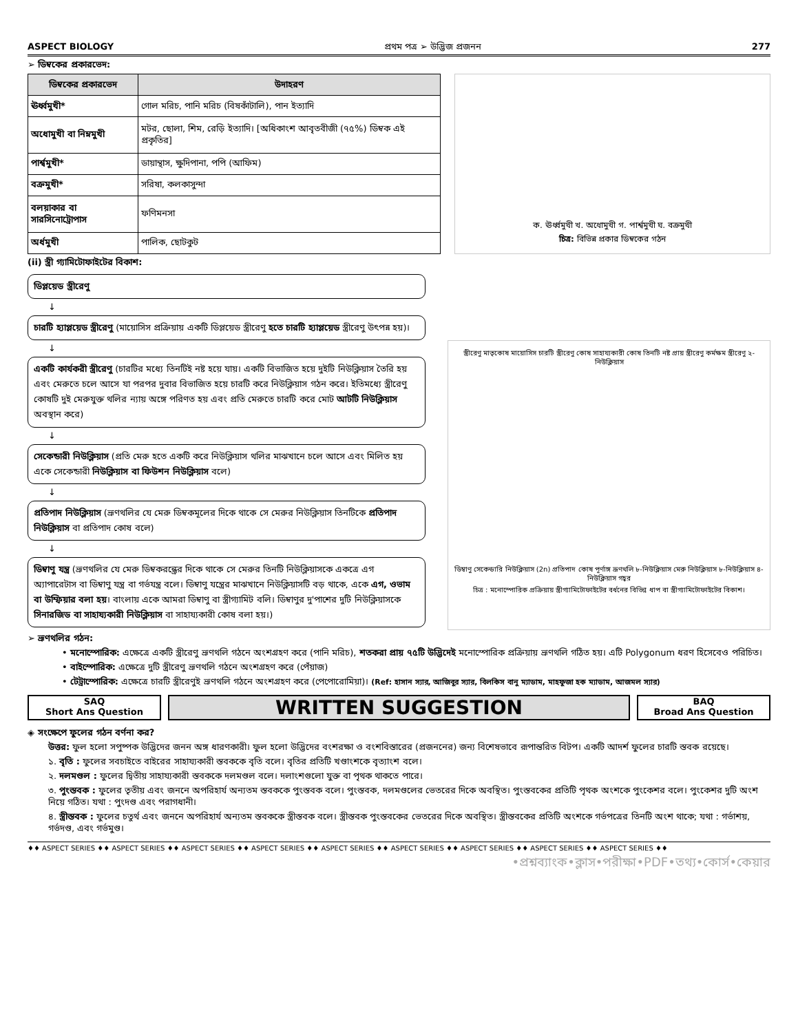ASPECT BIOLOGY প্রথম পত্র ➢ উদ্ভিজ প্রজনন 277
➢ ডিম্বকের প্রকারভেদ:
| ডিম্বকের প্রকারভেদ | উদাহরণ |
| --- | --- |
| ঊর্ধ্বমুখী* | গোল মরিচ, পানি মরিচ (বিষকাঁটালি), পান ইত্যাদি |
| অধোমুখী বা নিম্নমুখী | মটর, ছোলা, শিম, রেড়ি ইত্যাদি। [অধিকাংশ আবৃতবীজী (৭৫%) ডিম্বক এই প্রকৃতির] |
| পার্শ্বমুখী* | ডায়ান্থাস, ক্ষুদিপানা, পপি (আফিম) |
| বক্রমুখী* | সরিষা, কলকাসুন্দা |
| বলয়াকার বা সারসিনোট্রোপাস | ফণিমনসা |
| অর্ধমুখী | পালিক, ছোটকুট |
ক. ঊর্ধ্বমুখী খ. অধোমুখী গ. পার্শ্বমুখী ঘ. বক্রমুখী
চিত্র: বিভিন্ন প্রকার ডিম্বকের গঠন
(ii) স্ত্রী গ্যামিটোফাইটের বিকাশ:
ডিপ্লয়েড স্ত্রীরেণু
↓
চারটি হ্যাপ্লয়েড স্ত্রীরেণু (মায়োসিস প্রক্রিয়ায় একটি ডিপ্লয়েড স্ত্রীরেণু হতে চারটি হ্যাপ্লয়েড স্ত্রীরেণু উৎপন্ন হয়)।
↓
একটি কার্যকরী স্ত্রীরেণু (চারটির মধ্যে তিনটিই নষ্ট হয়ে যায়। একটি বিভাজিত হয়ে দুইটি নিউক্লিয়াস তৈরি হয় এবং মেরুতে চলে আসে যা পরপর দুবার বিভাজিত হয়ে চারটি করে নিউক্লিয়াস গঠন করে। ইতিমধ্যে স্ত্রীরেণু কোষটি দুই মেরুযুক্ত থলির ন্যায় অঙ্গে পরিণত হয় এবং প্রতি মেরুতে চারটি করে মোট আটটি নিউক্লিয়াস অবস্থান করে)
↓
সেকেন্ডারী নিউক্লিয়াস (প্রতি মেরু হতে একটি করে নিউক্লিয়াস থলির মাঝখানে চলে আসে এবং মিলিত হয় একে সেকেন্ডারী নিউক্লিয়াস বা ফিউশন নিউক্লিয়াস বলে)
↓
প্রতিপাদ নিউক্লিয়াস (ভ্রূণথলির যে মেরু ডিম্বকমূলের দিকে থাকে সে মেরুর নিউক্লিয়াস তিনটিকে প্রতিপাদ নিউক্লিয়াস বা প্রতিপাদ কোষ বলে)
↓
ডিম্বাণু যন্ত্র (ভ্রূণথলির যে মেরু ডিম্বকরন্ধ্রের দিকে থাকে সে মেরুর তিনটি নিউক্লিয়াসকে একত্রে এগ অ্যাপারেটাস বা ডিম্বাণু যন্ত্র বা গর্ভযন্ত্র বলে। ডিম্বাণু যন্ত্রের মাঝখানে নিউক্লিয়াসটি বড় থাকে, একে এগ, ওভাম বা উম্ফিয়ার বলা হয়। বাংলায় একে আমরা ডিম্বাণু বা স্ত্রীগ্যামিট বলি। ডিম্বাণুর দু'পাশের দুটি নিউক্লিয়াসকে সিনারজিড বা সাহায্যকারী নিউক্লিয়াস বা সাহায্যকারী কোষ বলা হয়।)
স্ত্রীরেণু মাতৃকোষ মায়োসিস চারটি স্ত্রীরেণু কোষ সাহায্যকারী কোষ তিনটি নষ্ট প্রায় স্ত্রীরেণু কর্মক্ষম স্ত্রীরেণু ২-নিউক্লিয়াস
ডিম্বাণু সেকেন্ডারি নিউক্লিয়াস (2n) প্রতিপাদ কোষ পূর্ণাঙ্গ ভ্রূণথলি ৮-নিউক্লিয়াস মেরু নিউক্লিয়াস ৮-নিউক্লিয়াস ৪-নিউক্লিয়াস গহ্বর
চিত্র : মনোস্পোরিক প্রক্রিয়ায় স্ত্রীগ্যামিটোফাইটের বর্ধনের বিভিন্ন ধাপ বা স্ত্রীগ্যামিটোফাইটের বিকাশ।
➢ ভ্রূণথলির গঠন:
• মনোস্পোরিক: এক্ষেত্রে একটি স্ত্রীরেণু ভ্রূণথলি গঠনে অংশগ্রহণ করে (পানি মরিচ), শতকরা প্রায় ৭৫টি উদ্ভিদেই মনোস্পোরিক প্রক্রিয়ায় ভ্রূণথলি গঠিত হয়। এটি Polygonum ধরণ হিসেবেও পরিচিত।
• বাইস্পোরিক: এক্ষেত্রে দুটি স্ত্রীরেণু ভ্রূণথলি গঠনে অংশগ্রহণ করে (পেঁয়াজ)
• টেট্রাস্পোরিক: এক্ষেত্রে চারটি স্ত্রীরেণুই ভ্রূণথলি গঠনে অংশগ্রহণ করে (পেপোরোমিয়া)। (Ref: হাসান স্যার, আজিবুর স্যার, বিলকিস বানু ম্যাডাম, মাহফুজা হক ম্যাডাম, আজমল স্যার)
SAQ
Short Ans Question
WRITTEN SUGGESTION
BAQ
Broad Ans Question
◈ সংক্ষেপে ফুলের গঠন বর্ণনা কর?
উত্তর: ফুল হলো সপুষ্পক উদ্ভিদের জনন অঙ্গ ধারণকারী। ফুল হলো উদ্ভিদের বংশরক্ষা ও বংশবিস্তারের (প্রজননের) জন্য বিশেষভাবে রূপান্তরিত বিটপ। একটি আদর্শ ফুলের চারটি স্তবক রয়েছে।
১. বৃতি : ফুলের সবচাইতে বাইরের সাহায্যকারী স্তবককে বৃতি বলে। বৃতির প্রতিটি খণ্ডাংশকে বৃত্যাংশ বলে।
২. দলমণ্ডল : ফুলের দ্বিতীয় সাহায্যকারী স্তবককে দলমণ্ডল বলে। দলাংশগুলো যুক্ত বা পৃথক থাকতে পারে।
৩. পুংস্তবক : ফুলের তৃতীয় এবং জননে অপরিহার্য অন্যতম স্তবককে পুংস্তবক বলে। পুংস্তবক, দলমণ্ডলের ভেতরের দিকে অবস্থিত। পুংস্তবকের প্রতিটি পৃথক অংশকে পুংকেশর বলে। পুংকেশর দুটি অংশ নিয়ে গঠিত। যথা : পুংদণ্ড এবং পরাগধানী।
৪. স্ত্রীস্তবক : ফুলের চতুর্থ এবং জননে অপরিহার্য অন্যতম স্তবককে স্ত্রীস্তবক বলে। স্ত্রীস্তবক পুংস্তবকের ভেতরের দিকে অবস্থিত। স্ত্রীস্তবকের প্রতিটি অংশকে গর্ভপত্রের তিনটি অংশ থাকে; যথা : গর্ভাশয়, গর্ভদণ্ড, এবং গর্ভমুণ্ড।
♦♦ ASPECT SERIES ♦♦ ASPECT SERIES ♦♦ ASPECT SERIES ♦♦ ASPECT SERIES ♦♦ ASPECT SERIES ♦♦ ASPECT SERIES ♦♦ ASPECT SERIES ♦♦ ASPECT SERIES ♦♦ ASPECT SERIES ♦♦
•প্রশ্নব্যাংক•ক্লাস•পরীক্ষা•PDF•তথ্য•কোর্স•কেয়ার